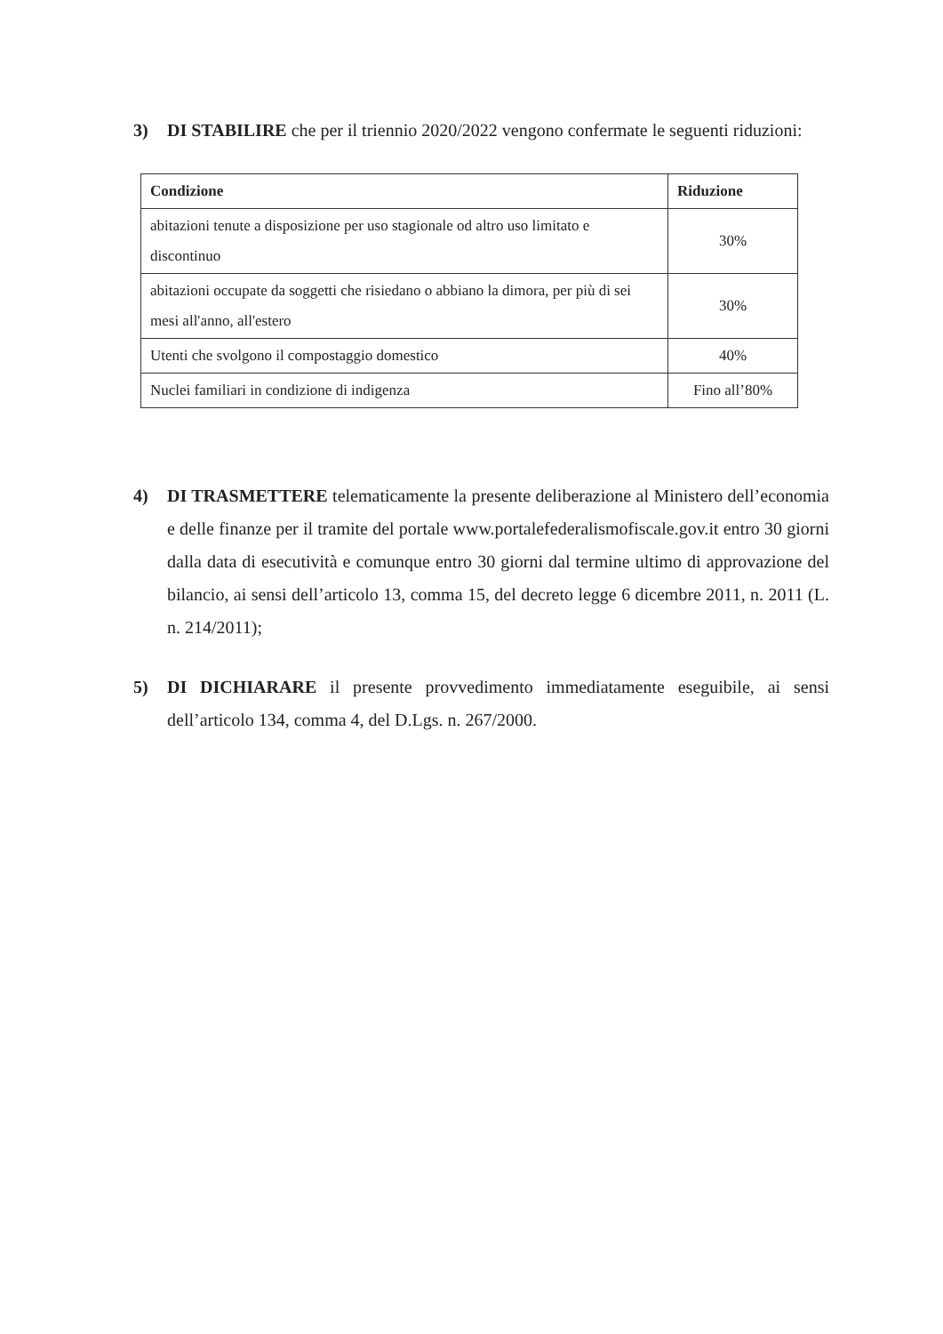3) DI STABILIRE che per il triennio 2020/2022 vengono confermate le seguenti riduzioni:
| Condizione | Riduzione |
| --- | --- |
| abitazioni tenute a disposizione per uso stagionale od altro uso limitato e discontinuo | 30% |
| abitazioni occupate da soggetti che risiedano o abbiano la dimora, per più di sei mesi all'anno, all'estero | 30% |
| Utenti che svolgono il compostaggio domestico | 40% |
| Nuclei familiari in condizione di indigenza | Fino all’80% |
4) DI TRASMETTERE telematicamente la presente deliberazione al Ministero dell’economia e delle finanze per il tramite del portale www.portalefederalismofiscale.gov.it entro 30 giorni dalla data di esecutività e comunque entro 30 giorni dal termine ultimo di approvazione del bilancio, ai sensi dell’articolo 13, comma 15, del decreto legge 6 dicembre 2011, n. 2011 (L. n. 214/2011);
5) DI DICHIARARE il presente provvedimento immediatamente eseguibile, ai sensi dell’articolo 134, comma 4, del D.Lgs. n. 267/2000.